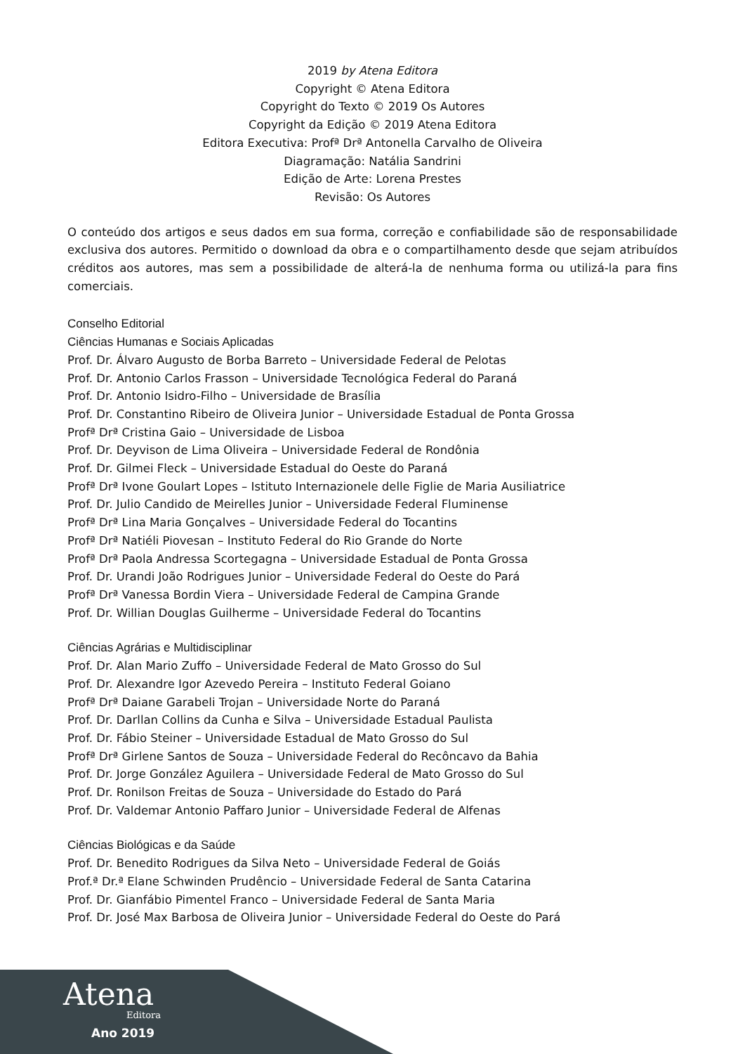2019 by Atena Editora
Copyright © Atena Editora
Copyright do Texto © 2019 Os Autores
Copyright da Edição © 2019 Atena Editora
Editora Executiva: Profª Drª Antonella Carvalho de Oliveira
Diagramação: Natália Sandrini
Edição de Arte: Lorena Prestes
Revisão: Os Autores
O conteúdo dos artigos e seus dados em sua forma, correção e confiabilidade são de responsabilidade exclusiva dos autores. Permitido o download da obra e o compartilhamento desde que sejam atribuídos créditos aos autores, mas sem a possibilidade de alterá-la de nenhuma forma ou utilizá-la para fins comerciais.
Conselho Editorial
Ciências Humanas e Sociais Aplicadas
Prof. Dr. Álvaro Augusto de Borba Barreto – Universidade Federal de Pelotas
Prof. Dr. Antonio Carlos Frasson – Universidade Tecnológica Federal do Paraná
Prof. Dr. Antonio Isidro-Filho – Universidade de Brasília
Prof. Dr. Constantino Ribeiro de Oliveira Junior – Universidade Estadual de Ponta Grossa
Profª Drª Cristina Gaio – Universidade de Lisboa
Prof. Dr. Deyvison de Lima Oliveira – Universidade Federal de Rondônia
Prof. Dr. Gilmei Fleck – Universidade Estadual do Oeste do Paraná
Profª Drª Ivone Goulart Lopes – Istituto Internazionele delle Figlie de Maria Ausiliatrice
Prof. Dr. Julio Candido de Meirelles Junior – Universidade Federal Fluminense
Profª Drª Lina Maria Gonçalves – Universidade Federal do Tocantins
Profª Drª Natiéli Piovesan – Instituto Federal do Rio Grande do Norte
Profª Drª Paola Andressa Scortegagna – Universidade Estadual de Ponta Grossa
Prof. Dr. Urandi João Rodrigues Junior – Universidade Federal do Oeste do Pará
Profª Drª Vanessa Bordin Viera – Universidade Federal de Campina Grande
Prof. Dr. Willian Douglas Guilherme – Universidade Federal do Tocantins
Ciências Agrárias e Multidisciplinar
Prof. Dr. Alan Mario Zuffo – Universidade Federal de Mato Grosso do Sul
Prof. Dr. Alexandre Igor Azevedo Pereira – Instituto Federal Goiano
Profª Drª Daiane Garabeli Trojan – Universidade Norte do Paraná
Prof. Dr. Darllan Collins da Cunha e Silva – Universidade Estadual Paulista
Prof. Dr. Fábio Steiner – Universidade Estadual de Mato Grosso do Sul
Profª Drª Girlene Santos de Souza – Universidade Federal do Recôncavo da Bahia
Prof. Dr. Jorge González Aguilera – Universidade Federal de Mato Grosso do Sul
Prof. Dr. Ronilson Freitas de Souza – Universidade do Estado do Pará
Prof. Dr. Valdemar Antonio Paffaro Junior – Universidade Federal de Alfenas
Ciências Biológicas e da Saúde
Prof. Dr. Benedito Rodrigues da Silva Neto – Universidade Federal de Goiás
Prof.ª Dr.ª Elane Schwinden Prudêncio – Universidade Federal de Santa Catarina
Prof. Dr. Gianfábio Pimentel Franco – Universidade Federal de Santa Maria
Prof. Dr. José Max Barbosa de Oliveira Junior – Universidade Federal do Oeste do Pará
Atena
Editora
Ano 2019